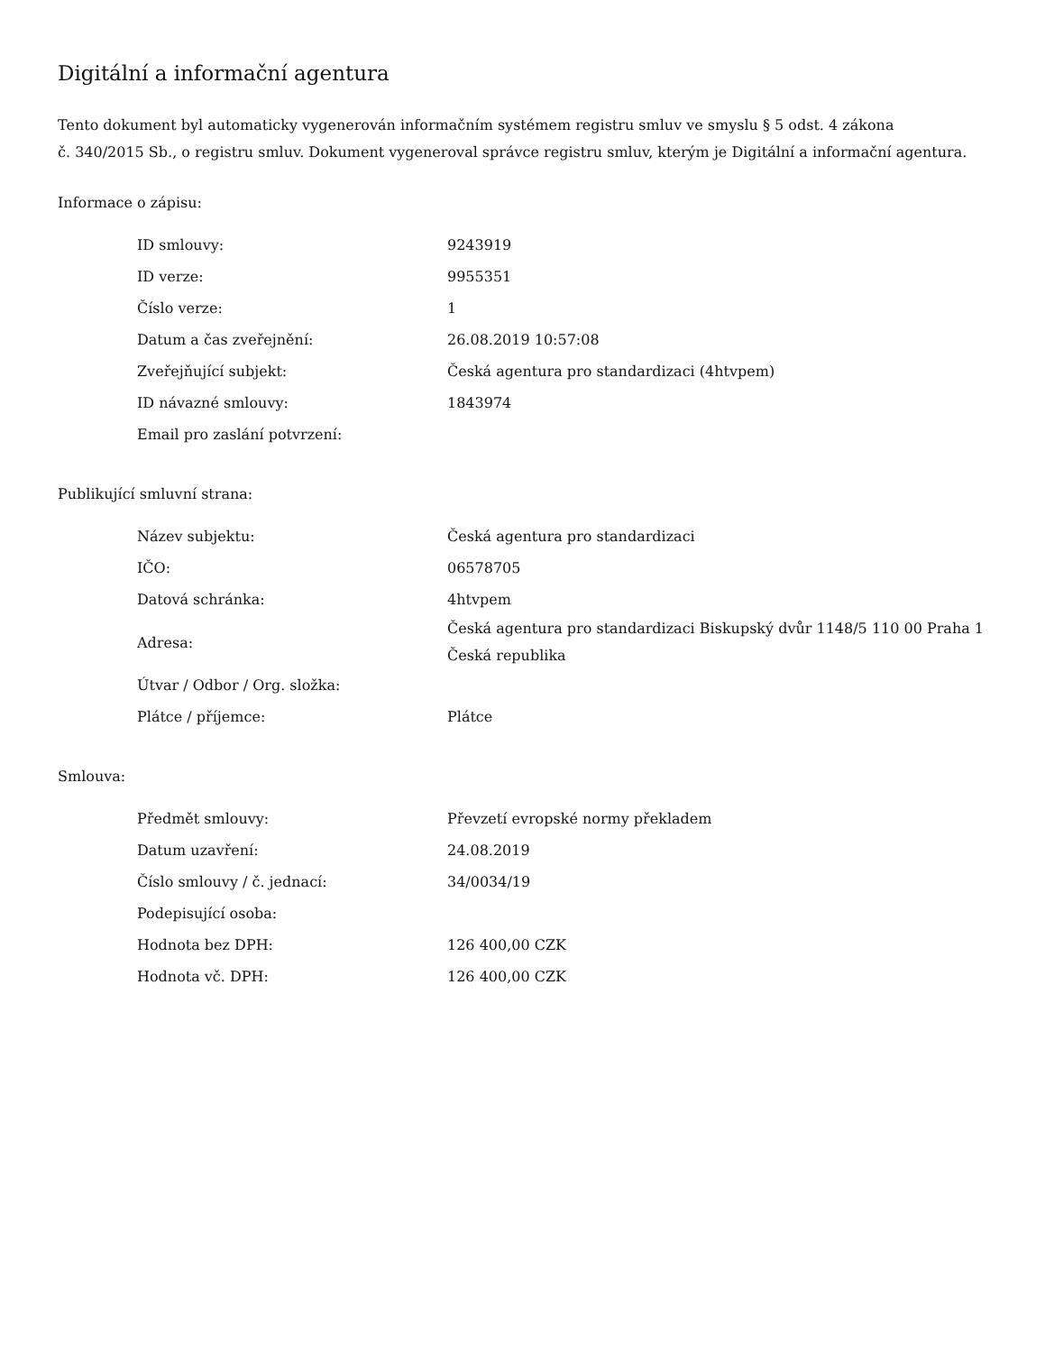Digitální a informační agentura
Tento dokument byl automaticky vygenerován informačním systémem registru smluv ve smyslu § 5 odst. 4 zákona
č. 340/2015 Sb., o registru smluv. Dokument vygeneroval správce registru smluv, kterým je Digitální a informační agentura.
Informace o zápisu:
| ID smlouvy: | 9243919 |
| ID verze: | 9955351 |
| Číslo verze: | 1 |
| Datum a čas zveřejnění: | 26.08.2019 10:57:08 |
| Zveřejňující subjekt: | Česká agentura pro standardizaci (4htvpem) |
| ID návazné smlouvy: | 1843974 |
| Email pro zaslání potvrzení: | |
Publikující smluvní strana:
| Název subjektu: | Česká agentura pro standardizaci |
| IČO: | 06578705 |
| Datová schránka: | 4htvpem |
| Adresa: | Česká agentura pro standardizaci Biskupský dvůr 1148/5 110 00 Praha 1 Česká republika |
| Útvar / Odbor / Org. složka: | |
| Plátce / příjemce: | Plátce |
Smlouva:
| Předmět smlouvy: | Převzetí evropské normy překladem |
| Datum uzavření: | 24.08.2019 |
| Číslo smlouvy / č. jednací: | 34/0034/19 |
| Podepisující osoba: | |
| Hodnota bez DPH: | 126 400,00 CZK |
| Hodnota vč. DPH: | 126 400,00 CZK |